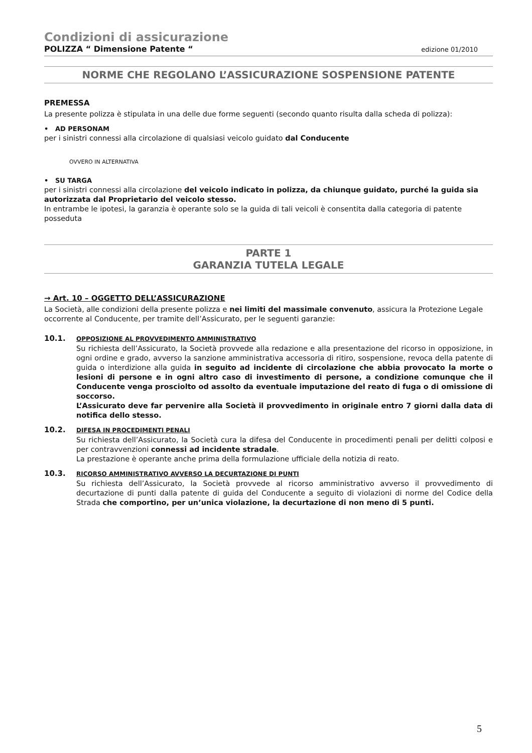Condizioni di assicurazione
POLIZZA “ Dimensione Patente “edizione 01/2010
NORME CHE REGOLANO L’ASSICURAZIONE SOSPENSIONE PATENTE
PREMESSA
La presente polizza è stipulata in una delle due forme seguenti (secondo quanto risulta dalla scheda di polizza):
• AD PERSONAM
per i sinistri connessi alla circolazione di qualsiasi veicolo guidato dal Conducente
OVVERO IN ALTERNATIVA
• SU TARGA
per i sinistri connessi alla circolazione del veicolo indicato in polizza, da chiunque guidato, purché la guida sia autorizzata dal Proprietario del veicolo stesso.
In entrambe le ipotesi, la garanzia è operante solo se la guida di tali veicoli è consentita dalla categoria di patente posseduta
PARTE 1
GARANZIA TUTELA LEGALE
→ Art. 10 – OGGETTO DELL’ASSICURAZIONE
La Società, alle condizioni della presente polizza e nei limiti del massimale convenuto, assicura la Protezione Legale occorrente al Conducente, per tramite dell’Assicurato, per le seguenti garanzie:
10.1.
OPPOSIZIONE AL PROVVEDIMENTO AMMINISTRATIVO
Su richiesta dell’Assicurato, la Società provvede alla redazione e alla presentazione del ricorso in opposizione, in ogni ordine e grado, avverso la sanzione amministrativa accessoria di ritiro, sospensione, revoca della patente di guida o interdizione alla guida in seguito ad incidente di circolazione che abbia provocato la morte o lesioni di persone e in ogni altro caso di investimento di persone, a condizione comunque che il Conducente venga prosciolto od assolto da eventuale imputazione del reato di fuga o di omissione di soccorso.
L’Assicurato deve far pervenire alla Società il provvedimento in originale entro 7 giorni dalla data di notifica dello stesso.
10.2.
DIFESA IN PROCEDIMENTI PENALI
Su richiesta dell’Assicurato, la Società cura la difesa del Conducente in procedimenti penali per delitti colposi e per contravvenzioni connessi ad incidente stradale.
La prestazione è operante anche prima della formulazione ufficiale della notizia di reato.
10.3.
RICORSO AMMINISTRATIVO AVVERSO LA DECURTAZIONE DI PUNTI
Su richiesta dell’Assicurato, la Società provvede al ricorso amministrativo avverso il provvedimento di decurtazione di punti dalla patente di guida del Conducente a seguito di violazioni di norme del Codice della Strada che comportino, per un’unica violazione, la decurtazione di non meno di 5 punti.
5